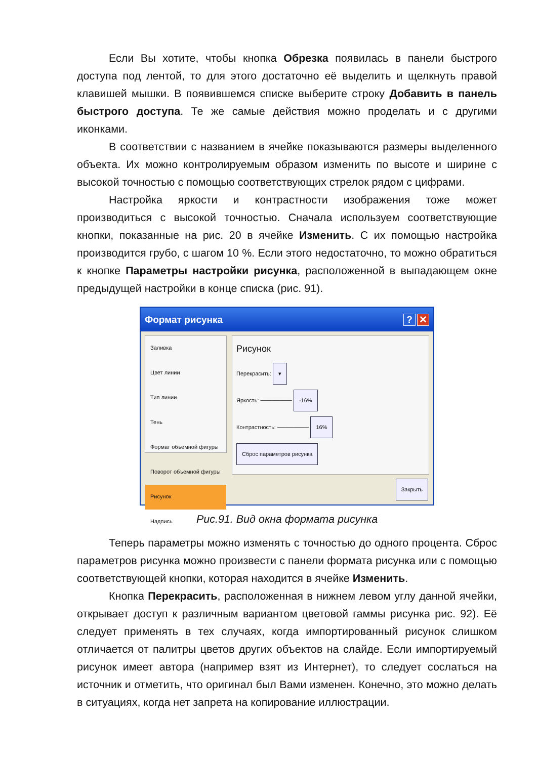Если Вы хотите, чтобы кнопка Обрезка появилась в панели быстрого доступа под лентой, то для этого достаточно её выделить и щелкнуть правой клавишей мышки. В появившемся списке выберите строку Добавить в панель быстрого доступа. Те же самые действия можно проделать и с другими иконками.
В соответствии с названием в ячейке показываются размеры выделенного объекта. Их можно контролируемым образом изменить по высоте и ширине с высокой точностью с помощью соответствующих стрелок рядом с цифрами.
Настройка яркости и контрастности изображения тоже может производиться с высокой точностью. Сначала используем соответствующие кнопки, показанные на рис. 20 в ячейке Изменить. С их помощью настройка производится грубо, с шагом 10 %. Если этого недостаточно, то можно обратиться к кнопке Параметры настройки рисунка, расположенной в выпадающем окне предыдущей настройки в конце списка (рис. 91).
Формат рисунка? ✕
Заливка
Цвет линии
Тип линии
Тень
Формат объемной фигуры
Поворот объемной фигуры
Рисунок
Надпись
Рисунок
Перекрасить: ▾
Яркость: ──────── -16%
Контрастность: ──────── 16%
Сброс параметров рисунка
Закрыть
Рис.91. Вид окна формата рисунка
Теперь параметры можно изменять с точностью до одного процента. Сброс параметров рисунка можно произвести с панели формата рисунка или с помощью соответствующей кнопки, которая находится в ячейке Изменить.
Кнопка Перекрасить, расположенная в нижнем левом углу данной ячейки, открывает доступ к различным вариантом цветовой гаммы рисунка рис. 92). Её следует применять в тех случаях, когда импортированный рисунок слишком отличается от палитры цветов других объектов на слайде. Если импортируемый рисунок имеет автора (например взят из Интернет), то следует сослаться на источник и отметить, что оригинал был Вами изменен. Конечно, это можно делать в ситуациях, когда нет запрета на копирование иллюстрации.